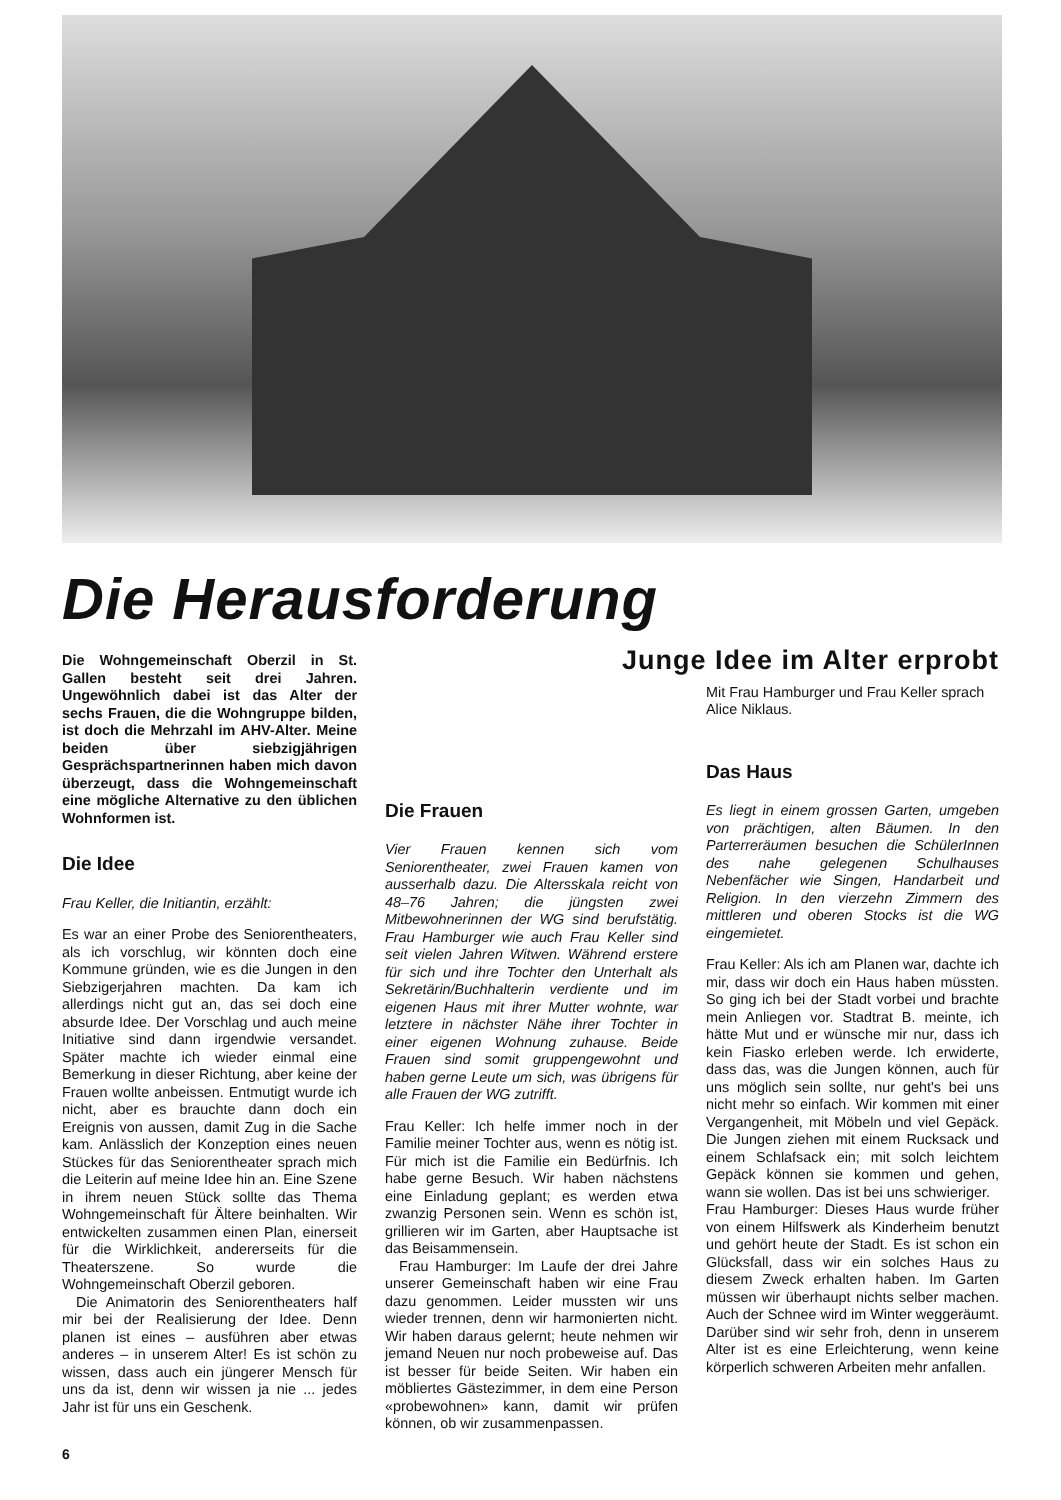Die Herausforderung
Die Wohngemeinschaft Oberzil in St. Gallen besteht seit drei Jahren. Ungewöhnlich dabei ist das Alter der sechs Frauen, die die Wohngruppe bilden, ist doch die Mehrzahl im AHV-Alter. Meine beiden über siebzigjährigen Gesprächspartnerinnen haben mich davon überzeugt, dass die Wohngemeinschaft eine mögliche Alternative zu den üblichen Wohnformen ist.
Die Idee
Frau Keller, die Initiantin, erzählt:
Es war an einer Probe des Seniorentheaters, als ich vorschlug, wir könnten doch eine Kommune gründen, wie es die Jungen in den Siebzigerjahren machten. Da kam ich allerdings nicht gut an, das sei doch eine absurde Idee. Der Vorschlag und auch meine Initiative sind dann irgendwie versandet. Später machte ich wieder einmal eine Bemerkung in dieser Richtung, aber keine der Frauen wollte anbeissen. Entmutigt wurde ich nicht, aber es brauchte dann doch ein Ereignis von aussen, damit Zug in die Sache kam. Anlässlich der Konzeption eines neuen Stückes für das Seniorentheater sprach mich die Leiterin auf meine Idee hin an. Eine Szene in ihrem neuen Stück sollte das Thema Wohngemeinschaft für Ältere beinhalten. Wir entwickelten zusammen einen Plan, einerseit für die Wirklichkeit, andererseits für die Theaterszene. So wurde die Wohngemeinschaft Oberzil geboren.
Die Animatorin des Seniorentheaters half mir bei der Realisierung der Idee. Denn planen ist eines – ausführen aber etwas anderes – in unserem Alter! Es ist schön zu wissen, dass auch ein jüngerer Mensch für uns da ist, denn wir wissen ja nie ... jedes Jahr ist für uns ein Geschenk.
6
Junge Idee im Alter erprobt
Die Frauen
Vier Frauen kennen sich vom Seniorentheater, zwei Frauen kamen von ausserhalb dazu. Die Altersskala reicht von 48–76 Jahren; die jüngsten zwei Mitbewohnerinnen der WG sind berufstätig. Frau Hamburger wie auch Frau Keller sind seit vielen Jahren Witwen. Während erstere für sich und ihre Tochter den Unterhalt als Sekretärin/Buchhalterin verdiente und im eigenen Haus mit ihrer Mutter wohnte, war letztere in nächster Nähe ihrer Tochter in einer eigenen Wohnung zuhause. Beide Frauen sind somit gruppengewohnt und haben gerne Leute um sich, was übrigens für alle Frauen der WG zutrifft.
Frau Keller: Ich helfe immer noch in der Familie meiner Tochter aus, wenn es nötig ist. Für mich ist die Familie ein Bedürfnis. Ich habe gerne Besuch. Wir haben nächstens eine Einladung geplant; es werden etwa zwanzig Personen sein. Wenn es schön ist, grillieren wir im Garten, aber Hauptsache ist das Beisammensein.
Frau Hamburger: Im Laufe der drei Jahre unserer Gemeinschaft haben wir eine Frau dazu genommen. Leider mussten wir uns wieder trennen, denn wir harmonierten nicht. Wir haben daraus gelernt; heute nehmen wir jemand Neuen nur noch probeweise auf. Das ist besser für beide Seiten. Wir haben ein möbliertes Gästezimmer, in dem eine Person «probewohnen» kann, damit wir prüfen können, ob wir zusammenpassen.
Mit Frau Hamburger und Frau Keller sprach Alice Niklaus.
Das Haus
Es liegt in einem grossen Garten, umgeben von prächtigen, alten Bäumen. In den Parterreräumen besuchen die SchülerInnen des nahe gelegenen Schulhauses Nebenfächer wie Singen, Handarbeit und Religion. In den vierzehn Zimmern des mittleren und oberen Stocks ist die WG eingemietet.
Frau Keller: Als ich am Planen war, dachte ich mir, dass wir doch ein Haus haben müssten. So ging ich bei der Stadt vorbei und brachte mein Anliegen vor. Stadtrat B. meinte, ich hätte Mut und er wünsche mir nur, dass ich kein Fiasko erleben werde. Ich erwiderte, dass das, was die Jungen können, auch für uns möglich sein sollte, nur geht's bei uns nicht mehr so einfach. Wir kommen mit einer Vergangenheit, mit Möbeln und viel Gepäck. Die Jungen ziehen mit einem Rucksack und einem Schlafsack ein; mit solch leichtem Gepäck können sie kommen und gehen, wann sie wollen. Das ist bei uns schwieriger.
Frau Hamburger: Dieses Haus wurde früher von einem Hilfswerk als Kinderheim benutzt und gehört heute der Stadt. Es ist schon ein Glücksfall, dass wir ein solches Haus zu diesem Zweck erhalten haben. Im Garten müssen wir überhaupt nichts selber machen. Auch der Schnee wird im Winter weggeräumt. Darüber sind wir sehr froh, denn in unserem Alter ist es eine Erleichterung, wenn keine körperlich schweren Arbeiten mehr anfallen.